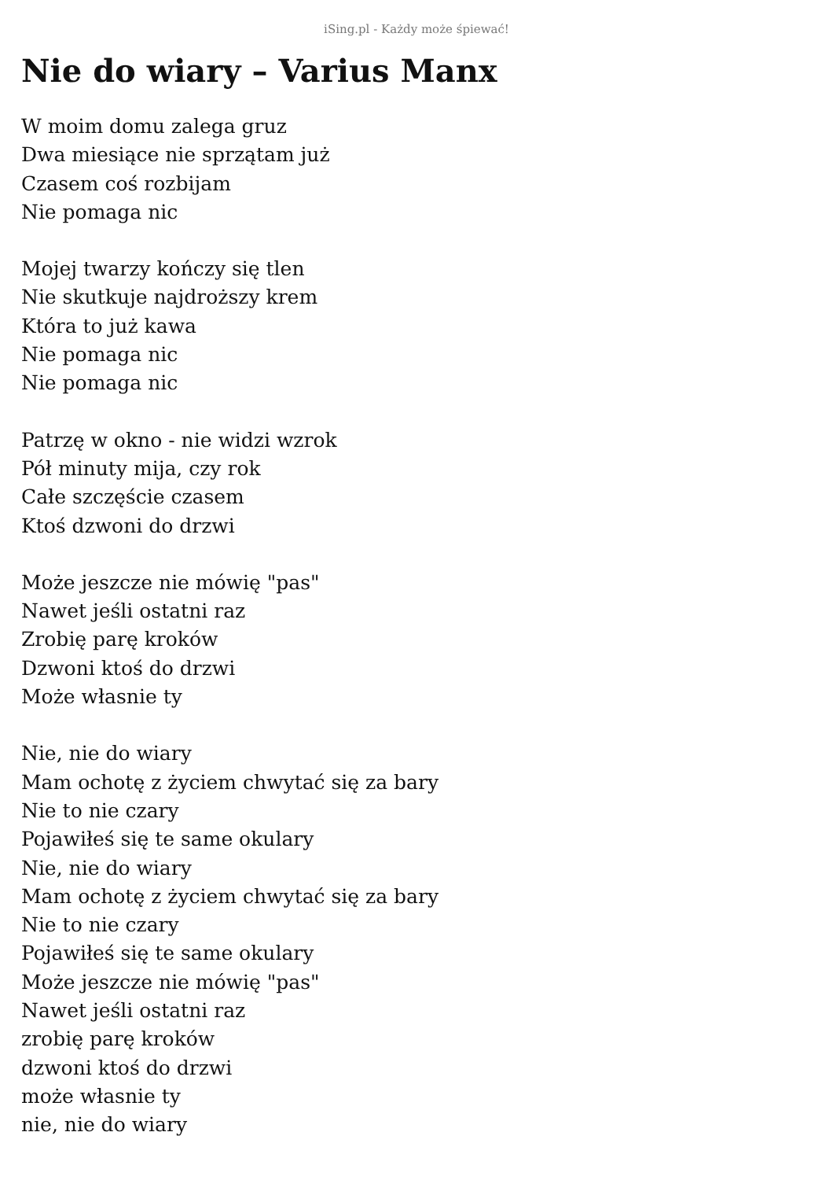iSing.pl - Każdy może śpiewać!
Nie do wiary – Varius Manx
W moim domu zalega gruz
Dwa miesiące nie sprzątam już
Czasem coś rozbijam
Nie pomaga nic
Mojej twarzy kończy się tlen
Nie skutkuje najdroższy krem
Która to już kawa
Nie pomaga nic
Nie pomaga nic
Patrzę w okno - nie widzi wzrok
Pół minuty mija, czy rok
Całe szczęście czasem
Ktoś dzwoni do drzwi
Może jeszcze nie mówię "pas"
Nawet jeśli ostatni raz
Zrobię parę kroków
Dzwoni ktoś do drzwi
Może własnie ty
Nie, nie do wiary
Mam ochotę z życiem chwytać się za bary
Nie to nie czary
Pojawiłeś się te same okulary
Nie, nie do wiary
Mam ochotę z życiem chwytać się za bary
Nie to nie czary
Pojawiłeś się te same okulary
Może jeszcze nie mówię "pas"
Nawet jeśli ostatni raz
zrobię parę kroków
dzwoni ktoś do drzwi
może własnie ty
nie, nie do wiary